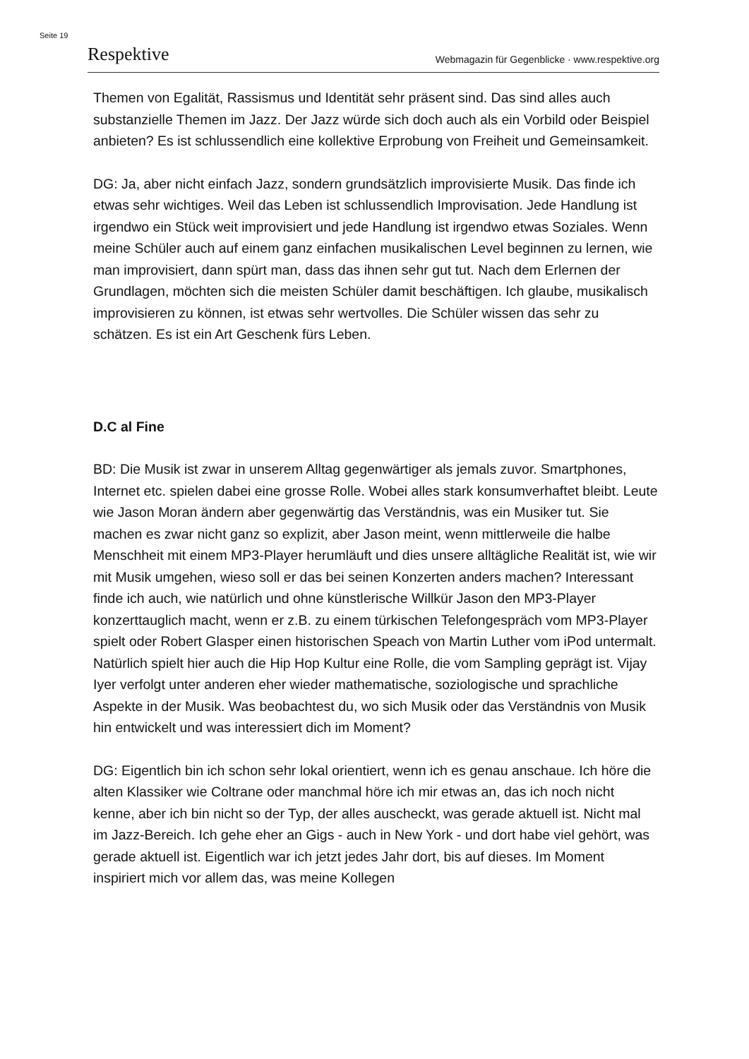Seite 19
Respektive Webmagazin für Gegenblicke · www.respektive.org
Themen von Egalität, Rassismus und Identität sehr präsent sind. Das sind alles auch substanzielle Themen im Jazz. Der Jazz würde sich doch auch als ein Vorbild oder Beispiel anbieten? Es ist schlussendlich eine kollektive Erprobung von Freiheit und Gemeinsamkeit.
DG: Ja, aber nicht einfach Jazz, sondern grundsätzlich improvisierte Musik. Das finde ich etwas sehr wichtiges. Weil das Leben ist schlussendlich Improvisation. Jede Handlung ist irgendwo ein Stück weit improvisiert und jede Handlung ist irgendwo etwas Soziales. Wenn meine Schüler auch auf einem ganz einfachen musikalischen Level beginnen zu lernen, wie man improvisiert, dann spürt man, dass das ihnen sehr gut tut. Nach dem Erlernen der Grundlagen, möchten sich die meisten Schüler damit beschäftigen. Ich glaube, musikalisch improvisieren zu können, ist etwas sehr wertvolles. Die Schüler wissen das sehr zu schätzen. Es ist ein Art Geschenk fürs Leben.
D.C al Fine
BD: Die Musik ist zwar in unserem Alltag gegenwärtiger als jemals zuvor. Smartphones, Internet etc. spielen dabei eine grosse Rolle. Wobei alles stark konsumverhaftet bleibt. Leute wie Jason Moran ändern aber gegenwärtig das Verständnis, was ein Musiker tut. Sie machen es zwar nicht ganz so explizit, aber Jason meint, wenn mittlerweile die halbe Menschheit mit einem MP3-Player herumläuft und dies unsere alltägliche Realität ist, wie wir mit Musik umgehen, wieso soll er das bei seinen Konzerten anders machen? Interessant finde ich auch, wie natürlich und ohne künstlerische Willkür Jason den MP3-Player konzerttauglich macht, wenn er z.B. zu einem türkischen Telefongespräch vom MP3-Player spielt oder Robert Glasper einen historischen Speach von Martin Luther vom iPod untermalt. Natürlich spielt hier auch die Hip Hop Kultur eine Rolle, die vom Sampling geprägt ist. Vijay Iyer verfolgt unter anderen eher wieder mathematische, soziologische und sprachliche Aspekte in der Musik. Was beobachtest du, wo sich Musik oder das Verständnis von Musik hin entwickelt und was interessiert dich im Moment?
DG: Eigentlich bin ich schon sehr lokal orientiert, wenn ich es genau anschaue. Ich höre die alten Klassiker wie Coltrane oder manchmal höre ich mir etwas an, das ich noch nicht kenne, aber ich bin nicht so der Typ, der alles auscheckt, was gerade aktuell ist. Nicht mal im Jazz-Bereich. Ich gehe eher an Gigs - auch in New York - und dort habe viel gehört, was gerade aktuell ist. Eigentlich war ich jetzt jedes Jahr dort, bis auf dieses. Im Moment inspiriert mich vor allem das, was meine Kollegen